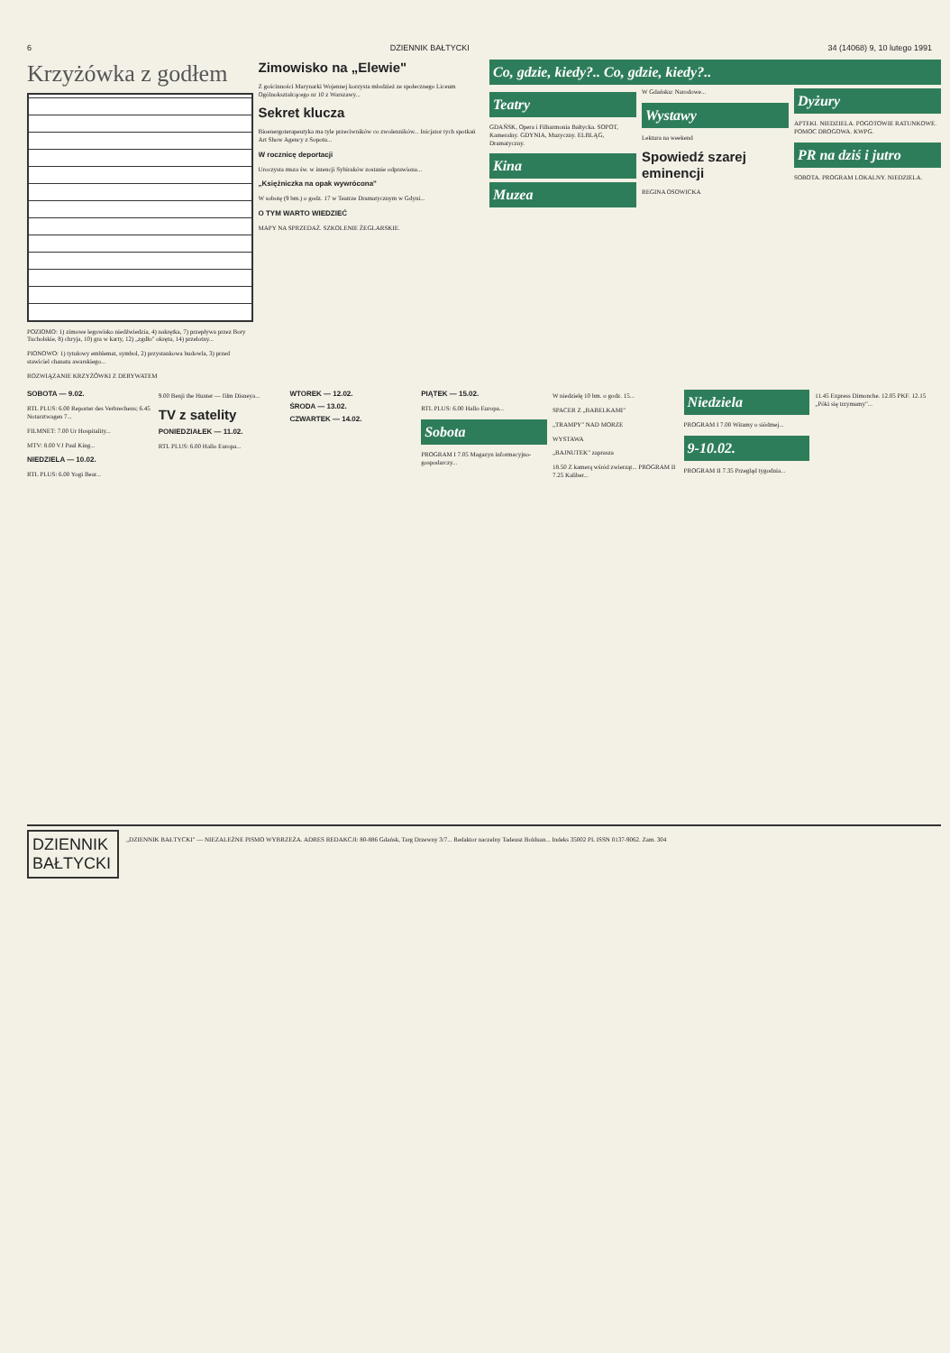6 DZIENNIK BAŁTYCKI 34 (14068) 9, 10 lutego 1991
Krzyżówka z godłem
POZIOMO: 1) zimowe legowisko niedźwiedzia, 4) nakrętka, 7) przepływa przez Bory Tucholskie, 8) chryja, 10) gra w karty, 12) „zgdło" okrętu, 14) przelotny...
PIONOWO: 1) tytułowy emblemat, symbol, 2) przystankowa budowla, 3) przed stawiciel chanatu awarskiego...
ROZWIĄZANIE KRZYŻÓWKI Z DERYWATEM
Zimowisko na „Elewie"
Z gościnności Marynarki Wojennej korzysta młodzież ze społecznego Liceum Ogólnokształcącego nr 10 z Warszawy...
Sekret klucza
Bioenergoterapeutyka ma tyle przeciwników co zwolenników... Inicjator tych spotkań Art Show Agency z Sopotu...
W rocznicę deportacji
Uroczysta msza św. w intencji Sybiraków zostanie odprawiona...
„Księżniczka na opak wywrócona"
W sobotę (9 bm.) o godz. 17 w Teatrze Dramatycznym w Gdyni...
O TYM WARTO WIEDZIEĆ
MAPY NA SPRZEDAŻ. SZKOLENIE ŻEGLARSKIE.
Co, gdzie, kiedy?.. Co, gdzie, kiedy?..
Teatry
GDAŃSK, Opera i Filharmonia Bałtycka. SOPOT, Kameralny. GDYNIA, Muzyczny. ELBLĄG, Dramatyczny.
Kina
Muzea
W Gdańsku: Narodowe...
Wystawy
Lektura na weekend
Spowiedź szarej eminencji
REGINA OSOWICKA
Dyżury
APTEKI. NIEDZIELA. POGOTOWIE RATUNKOWE. POMOC DROGOWA. KWPG.
PR na dziś i jutro
SOBOTA. PROGRAM LOKALNY. NIEDZIELA.
SOBOTA — 9.02.
RTL PLUS: 6.00 Reporter des Verbrechens; 6.45 Notarztwagen 7...
FILMNET: 7.00 Ur Hospitality...
MTV: 8.00 VJ Paul King...
NIEDZIELA — 10.02.
RTL PLUS: 6.00 Yogi Bear...
9.00 Benji the Hunter — film Disneya...
TV z satelity
PONIEDZIAŁEK — 11.02.
RTL PLUS: 6.00 Hallo Europa...
WTOREK — 12.02.
ŚRODA — 13.02.
CZWARTEK — 14.02.
PIĄTEK — 15.02.
RTL PLUS: 6.00 Hallo Europa...
Sobota
PROGRAM I 7.05 Magazyn informacyjno-gospodarczy...
W niedzielę 10 bm. o godz. 15...
SPACER Z „BABELKAMI"
„TRAMPY" NAD MORZE
WYSTAWA
„BAJNUTEK" zaprasza
18.50 Z kamerą wśród zwierząt... PROGRAM II 7.25 Kaliber...
Niedziela
PROGRAM I 7.00 Witamy o siódmej...
9-10.02.
PROGRAM II 7.35 Przegląd tygodnia...
11.45 Express Dimonche. 12.05 PKF. 12.15 „Póki się trzymamy"...
DZIENNIK BAŁTYCKI
„DZIENNIK BAŁTYCKI" — NIEZALEŻNE PISMO WYBRZEŻA. ADRES REDAKCJI: 80-886 Gdańsk, Targ Drzewny 3/7... Redaktor naczelny Tadeusz Bolduan... Indeks 35002 PL ISSN 0137-9062. Zam. 304